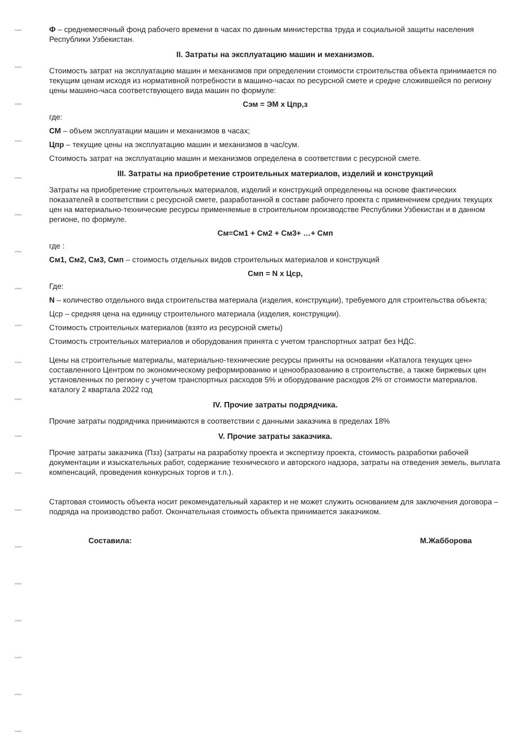Ф – среднемесячный фонд рабочего времени в часах по данным министерства труда и социальной защиты населения Республики Узбекистан.
II. Затраты на эксплуатацию машин и механизмов.
Стоимость затрат на эксплуатацию машин и механизмов при определении стоимости строительства объекта принимается по текущим ценам исходя из нормативной потребности в машино-часах по ресурсной смете и средне сложившейся по региону цены машино-часа соответствующего вида машин по формуле:
Сэм = ЭМ х Цпр,з
где:
СМ – объем эксплуатации машин и механизмов в часах;
Цпр – текущие цены на эксплуатацию машин и механизмов в час/сум.
Стоимость затрат на эксплуатацию машин и механизмов определена в соответствии с ресурсной смете.
III. Затраты на приобретение строительных материалов, изделий и конструкций
Затраты на приобретение строительных материалов, изделий и конструкций определенны на основе фактических показателей в соответствии с ресурсной смете, разработанной в составе рабочего проекта с применением средних текущих цен на материально-технические ресурсы применяемые в строительном производстве Республики Узбекистан и в данном регионе, по формуле.
См=См1 + См2 + См3+ …+ Смп
где :
См1, См2, См3, Смп – стоимость отдельных видов строительных материалов и конструкций
Смп = N х Цср,
Где:
N – количество отдельного вида строительства материала (изделия, конструкции), требуемого для строительства объекта;
Цср – средняя цена на единицу строительного материала (изделия, конструкции).
Стоимость строительных материалов (взято из ресурсной сметы)
Стоимость строительных материалов и оборудования принята с учетом транспортных затрат без НДС.
Цены на строительные материалы, материально-технические ресурсы приняты на основании «Каталога текущих цен» составленного Центром по экономическому реформированию и ценообразованию в строительстве, а также биржевых цен установленных по региону с учетом транспортных расходов 5% и оборудование расходов 2% от стоимости материалов. каталогу 2 квартала 2022 год
IV. Прочие затраты подрядчика.
Прочие затраты подрядчика принимаются в соответствии с данными заказчика в пределах 18%
V. Прочие затраты заказчика.
Прочие затраты заказчика (Пзз) (затраты на разработку проекта и экспертизу проекта, стоимость разработки рабочей документации и изыскательных работ, содержание технического и авторского надзора, затраты на отведения земель, выплата компенсаций, проведения конкурсных торгов и т.п.).
Стартовая стоимость объекта носит рекомендательный характер и не может служить основанием для заключения договора – подряда на производство работ. Окончательная стоимость объекта принимается заказчиком.
Составила: М.Жабборова